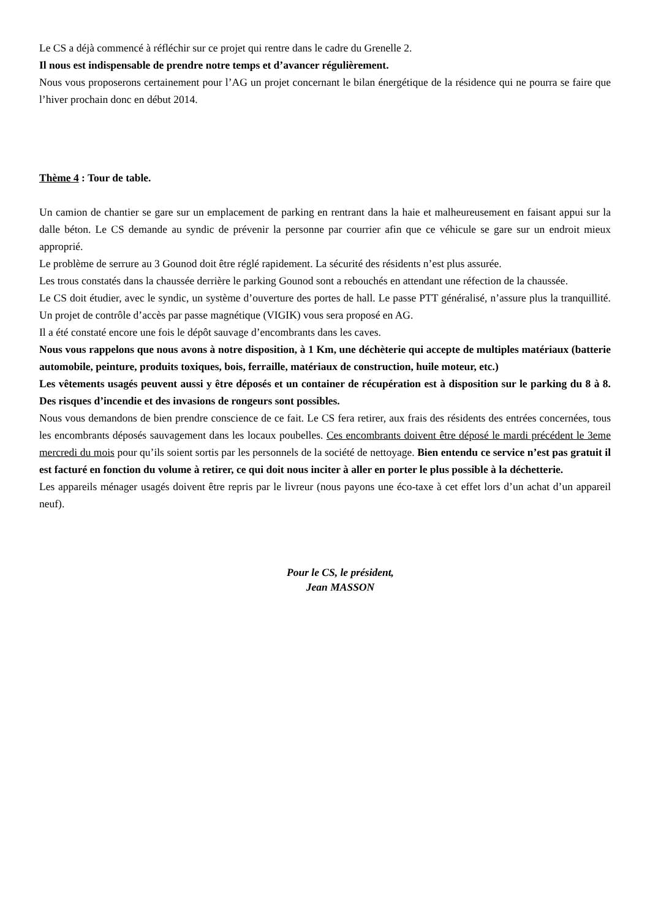Le CS a déjà commencé à réfléchir sur ce projet qui rentre dans le cadre du Grenelle 2.
Il nous est indispensable de prendre notre temps et d’avancer régulièrement.
Nous vous proposerons certainement pour l’AG un projet concernant le bilan énergétique de la résidence qui ne pourra se faire que l’hiver prochain donc en début 2014.
Thème 4 : Tour de table.
Un camion de chantier se gare sur un emplacement de parking en rentrant dans la haie et malheureusement en faisant appui sur la dalle béton. Le CS demande au syndic de prévenir la personne par courrier afin que ce véhicule se gare sur un endroit mieux approprié.
Le problème de serrure au 3 Gounod doit être réglé rapidement. La sécurité des résidents n’est plus assurée.
Les trous constatés dans la chaussée derrière le parking Gounod sont a rebouchés en attendant une réfection de la chaussée.
Le CS doit étudier, avec le syndic, un système d’ouverture des portes de hall. Le passe PTT généralisé, n’assure plus la tranquillité. Un projet de contrôle d’accès par passe magnétique (VIGIK) vous sera proposé en AG.
Il a été constaté encore une fois le dépôt sauvage d’encombrants dans les caves.
Nous vous rappelons que nous avons à notre disposition, à 1 Km, une déchèterie qui accepte de multiples matériaux (batterie automobile, peinture, produits toxiques, bois, ferraille, matériaux de construction, huile moteur, etc.)
Les vêtements usagés peuvent aussi y être déposés et un container de récupération est à disposition sur le parking du 8 à 8. Des risques d’incendie et des invasions de rongeurs sont possibles.
Nous vous demandons de bien prendre conscience de ce fait. Le CS fera retirer, aux frais des résidents des entrées concernées, tous les encombrants déposés sauvagement dans les locaux poubelles. Ces encombrants doivent être déposé le mardi précédent le 3eme mercredi du mois pour qu’ils soient sortis par les personnels de la société de nettoyage. Bien entendu ce service n’est pas gratuit il est facturé en fonction du volume à retirer, ce qui doit nous inciter à aller en porter le plus possible à la déchetterie.
Les appareils ménager usagés doivent être repris par le livreur (nous payons une éco-taxe à cet effet lors d’un achat d’un appareil neuf).
Pour le CS, le président,
Jean MASSON